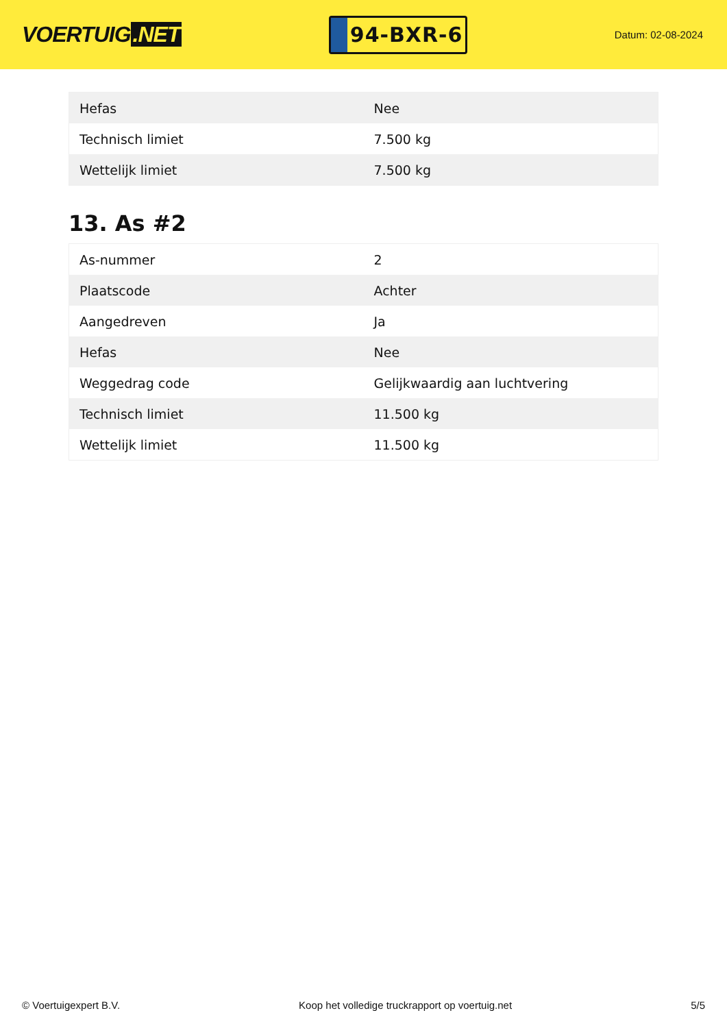VOERTUIG.NET
94-BXR-6
Datum: 02-08-2024
| Hefas | Nee |
| Technisch limiet | 7.500 kg |
| Wettelijk limiet | 7.500 kg |
13. As #2
| As-nummer | 2 |
| Plaatscode | Achter |
| Aangedreven | Ja |
| Hefas | Nee |
| Weggedrag code | Gelijkwaardig aan luchtvering |
| Technisch limiet | 11.500 kg |
| Wettelijk limiet | 11.500 kg |
© Voertuigexpert B.V. Koop het volledige truckrapport op voertuig.net 5/5